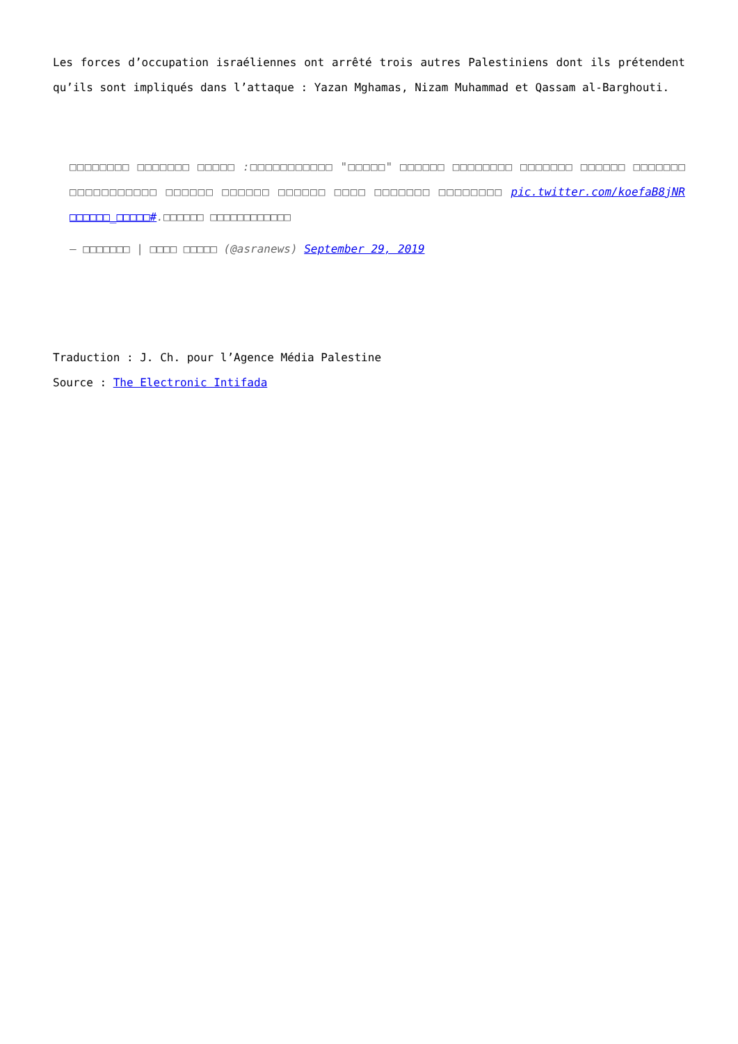Les forces d’occupation israéliennes ont arrêté trois autres Palestiniens dont ils prétendent qu’ils sont impliqués dans l’attaque : Yazan Mghamas, Nizam Muhammad et Qassam al-Barghouti.
□□□□□□□□ □□□□□□□ □□□□□ :□□□□□□□□□□□ "□□□□□" □□□□□□ □□□□□□□□ □□□□□□□ □□□□□□ □□□□□□□ □□□□□□□□□□□ □□□□□□ □□□□□□ □□□□□□ □□□□ □□□□□□□ □□□□□□□□ pic.twitter.com/koefaB8jNR □□□□□□_□□□□□#.□□□□□□ □□□□□□□□□□□□
— □□□□□□□ | □□□□ □□□□□ (@asranews) September 29, 2019
Traduction : J. Ch. pour l’Agence Média Palestine
Source : The Electronic Intifada